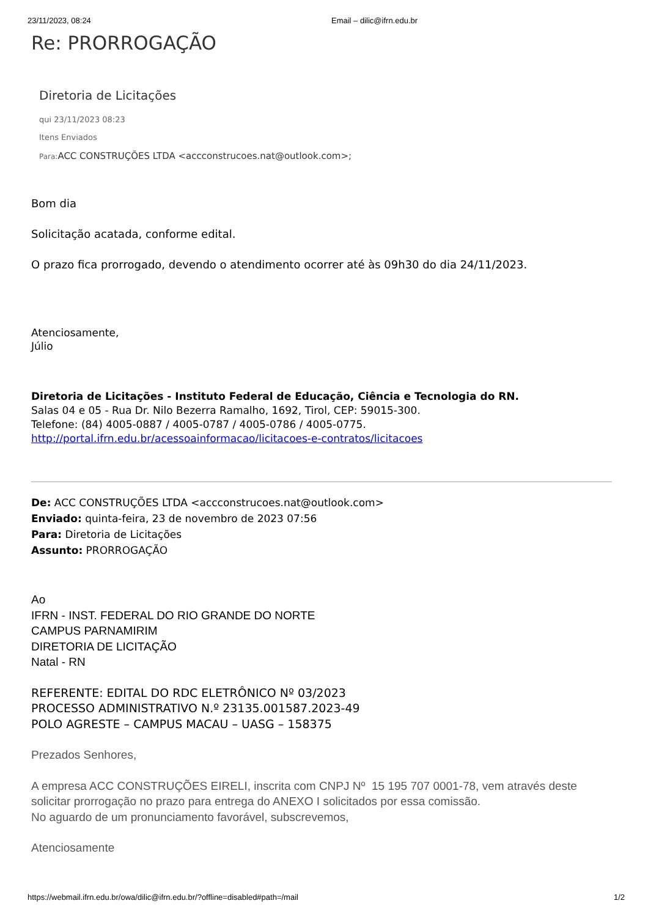23/11/2023, 08:24 Email – dilic@ifrn.edu.br
Re: PRORROGAÇÃO
Diretoria de Licitações
qui 23/11/2023 08:23
Itens Enviados
Para: ACC CONSTRUÇÕES LTDA <accconstrucoes.nat@outlook.com>;
Bom dia
Solicitação acatada, conforme edital.
O prazo fica prorrogado, devendo o atendimento ocorrer até às 09h30 do dia 24/11/2023.
Atenciosamente,
Júlio
Diretoria de Licitações - Instituto Federal de Educação, Ciência e Tecnologia do RN.
Salas 04 e 05 - Rua Dr. Nilo Bezerra Ramalho, 1692, Tirol, CEP: 59015-300.
Telefone: (84) 4005-0887 / 4005-0787 / 4005-0786 / 4005-0775.
http://portal.ifrn.edu.br/acessoainformacao/licitacoes-e-contratos/licitacoes
De: ACC CONSTRUÇÕES LTDA <accconstrucoes.nat@outlook.com>
Enviado: quinta-feira, 23 de novembro de 2023 07:56
Para: Diretoria de Licitações
Assunto: PRORROGAÇÃO
Ao
IFRN - INST. FEDERAL DO RIO GRANDE DO NORTE
CAMPUS PARNAMIRIM
DIRETORIA DE LICITAÇÃO
Natal - RN
REFERENTE: EDITAL DO RDC ELETRÔNICO Nº 03/2023
PROCESSO ADMINISTRATIVO N.º 23135.001587.2023-49
POLO AGRESTE – CAMPUS MACAU – UASG – 158375
Prezados Senhores,
A empresa ACC CONSTRUÇÕES EIRELI, inscrita com CNPJ Nº 15 195 707 0001-78, vem através deste solicitar prorrogação no prazo para entrega do ANEXO I solicitados por essa comissão.
No aguardo de um pronunciamento favorável, subscrevemos,
Atenciosamente
https://webmail.ifrn.edu.br/owa/dilic@ifrn.edu.br/?offline=disabled#path=/mail 1/2